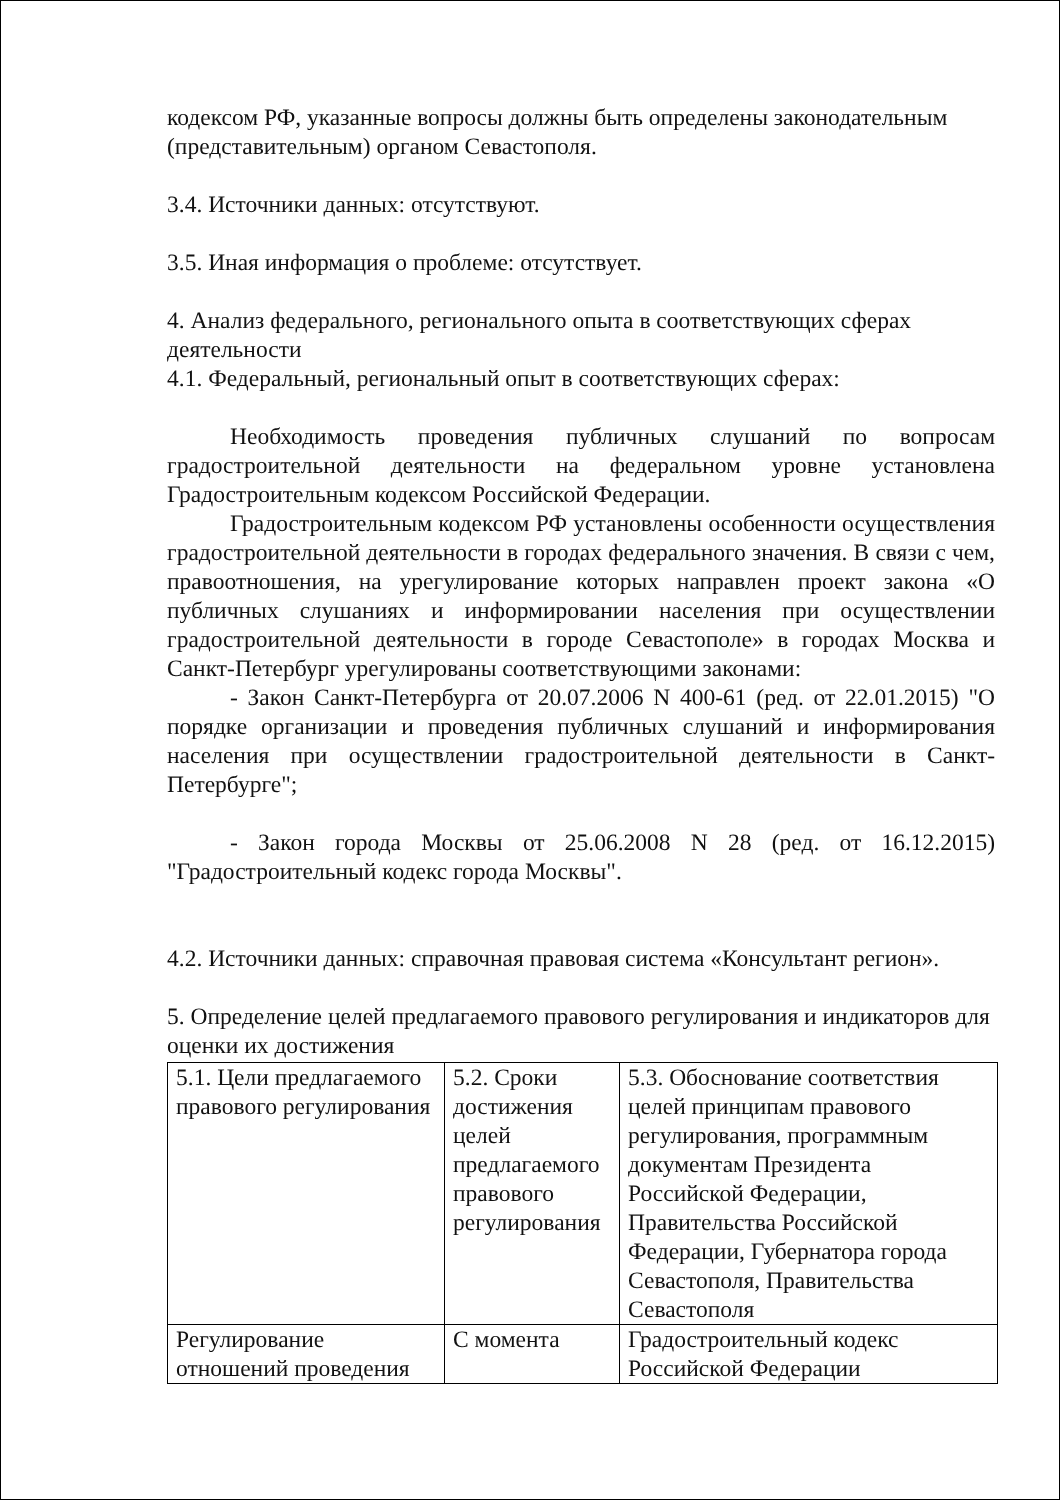кодексом РФ, указанные вопросы должны быть определены законодательным (представительным) органом Севастополя.
3.4. Источники данных: отсутствуют.
3.5. Иная информация о проблеме: отсутствует.
4. Анализ федерального, регионального опыта в соответствующих сферах деятельности
4.1. Федеральный, региональный опыт в соответствующих сферах:
Необходимость проведения публичных слушаний по вопросам градостроительной деятельности на федеральном уровне установлена Градостроительным кодексом Российской Федерации.
Градостроительным кодексом РФ установлены особенности осуществления градостроительной деятельности в городах федерального значения. В связи с чем, правоотношения, на урегулирование которых направлен проект закона «О публичных слушаниях и информировании населения при осуществлении градостроительной деятельности в городе Севастополе» в городах Москва и Санкт-Петербург урегулированы соответствующими законами:
- Закон Санкт-Петербурга от 20.07.2006 N 400-61 (ред. от 22.01.2015) "О порядке организации и проведения публичных слушаний и информирования населения при осуществлении градостроительной деятельности в Санкт-Петербурге";
- Закон города Москвы от 25.06.2008 N 28 (ред. от 16.12.2015) "Градостроительный кодекс города Москвы".
4.2. Источники данных: справочная правовая система «Консультант регион».
5. Определение целей предлагаемого правового регулирования и индикаторов для оценки их достижения
| 5.1. Цели предлагаемого правового регулирования | 5.2. Сроки достижения целей предлагаемого правового регулирования | 5.3. Обоснование соответствия целей принципам правового регулирования, программным документам Президента Российской Федерации, Правительства Российской Федерации, Губернатора города Севастополя, Правительства Севастополя |
| Регулирование отношений проведения | С момента | Градостроительный кодекс Российской Федерации |